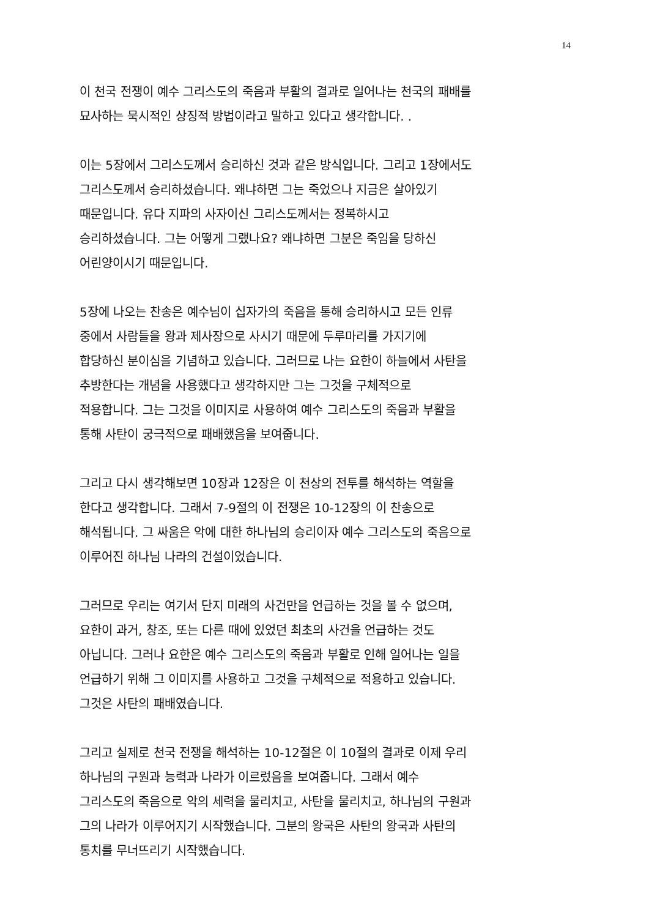14
이 천국 전쟁이 예수 그리스도의 죽음과 부활의 결과로 일어나는 천국의 패배를
묘사하는 묵시적인 상징적 방법이라고 말하고 있다고 생각합니다. .
이는 5장에서 그리스도께서 승리하신 것과 같은 방식입니다. 그리고 1장에서도
그리스도께서 승리하셨습니다. 왜냐하면 그는 죽었으나 지금은 살아있기
때문입니다. 유다 지파의 사자이신 그리스도께서는 정복하시고
승리하셨습니다. 그는 어떻게 그랬나요? 왜냐하면 그분은 죽임을 당하신
어린양이시기 때문입니다.
5장에 나오는 찬송은 예수님이 십자가의 죽음을 통해 승리하시고 모든 인류
중에서 사람들을 왕과 제사장으로 사시기 때문에 두루마리를 가지기에
합당하신 분이심을 기념하고 있습니다. 그러므로 나는 요한이 하늘에서 사탄을
추방한다는 개념을 사용했다고 생각하지만 그는 그것을 구체적으로
적용합니다. 그는 그것을 이미지로 사용하여 예수 그리스도의 죽음과 부활을
통해 사탄이 궁극적으로 패배했음을 보여줍니다.
그리고 다시 생각해보면 10장과 12장은 이 천상의 전투를 해석하는 역할을
한다고 생각합니다. 그래서 7-9절의 이 전쟁은 10-12장의 이 찬송으로
해석됩니다. 그 싸움은 악에 대한 하나님의 승리이자 예수 그리스도의 죽음으로
이루어진 하나님 나라의 건설이었습니다.
그러므로 우리는 여기서 단지 미래의 사건만을 언급하는 것을 볼 수 없으며,
요한이 과거, 창조, 또는 다른 때에 있었던 최초의 사건을 언급하는 것도
아닙니다. 그러나 요한은 예수 그리스도의 죽음과 부활로 인해 일어나는 일을
언급하기 위해 그 이미지를 사용하고 그것을 구체적으로 적용하고 있습니다.
그것은 사탄의 패배였습니다.
그리고 실제로 천국 전쟁을 해석하는 10-12절은 이 10절의 결과로 이제 우리
하나님의 구원과 능력과 나라가 이르렀음을 보여줍니다. 그래서 예수
그리스도의 죽음으로 악의 세력을 물리치고, 사탄을 물리치고, 하나님의 구원과
그의 나라가 이루어지기 시작했습니다. 그분의 왕국은 사탄의 왕국과 사탄의
통치를 무너뜨리기 시작했습니다.